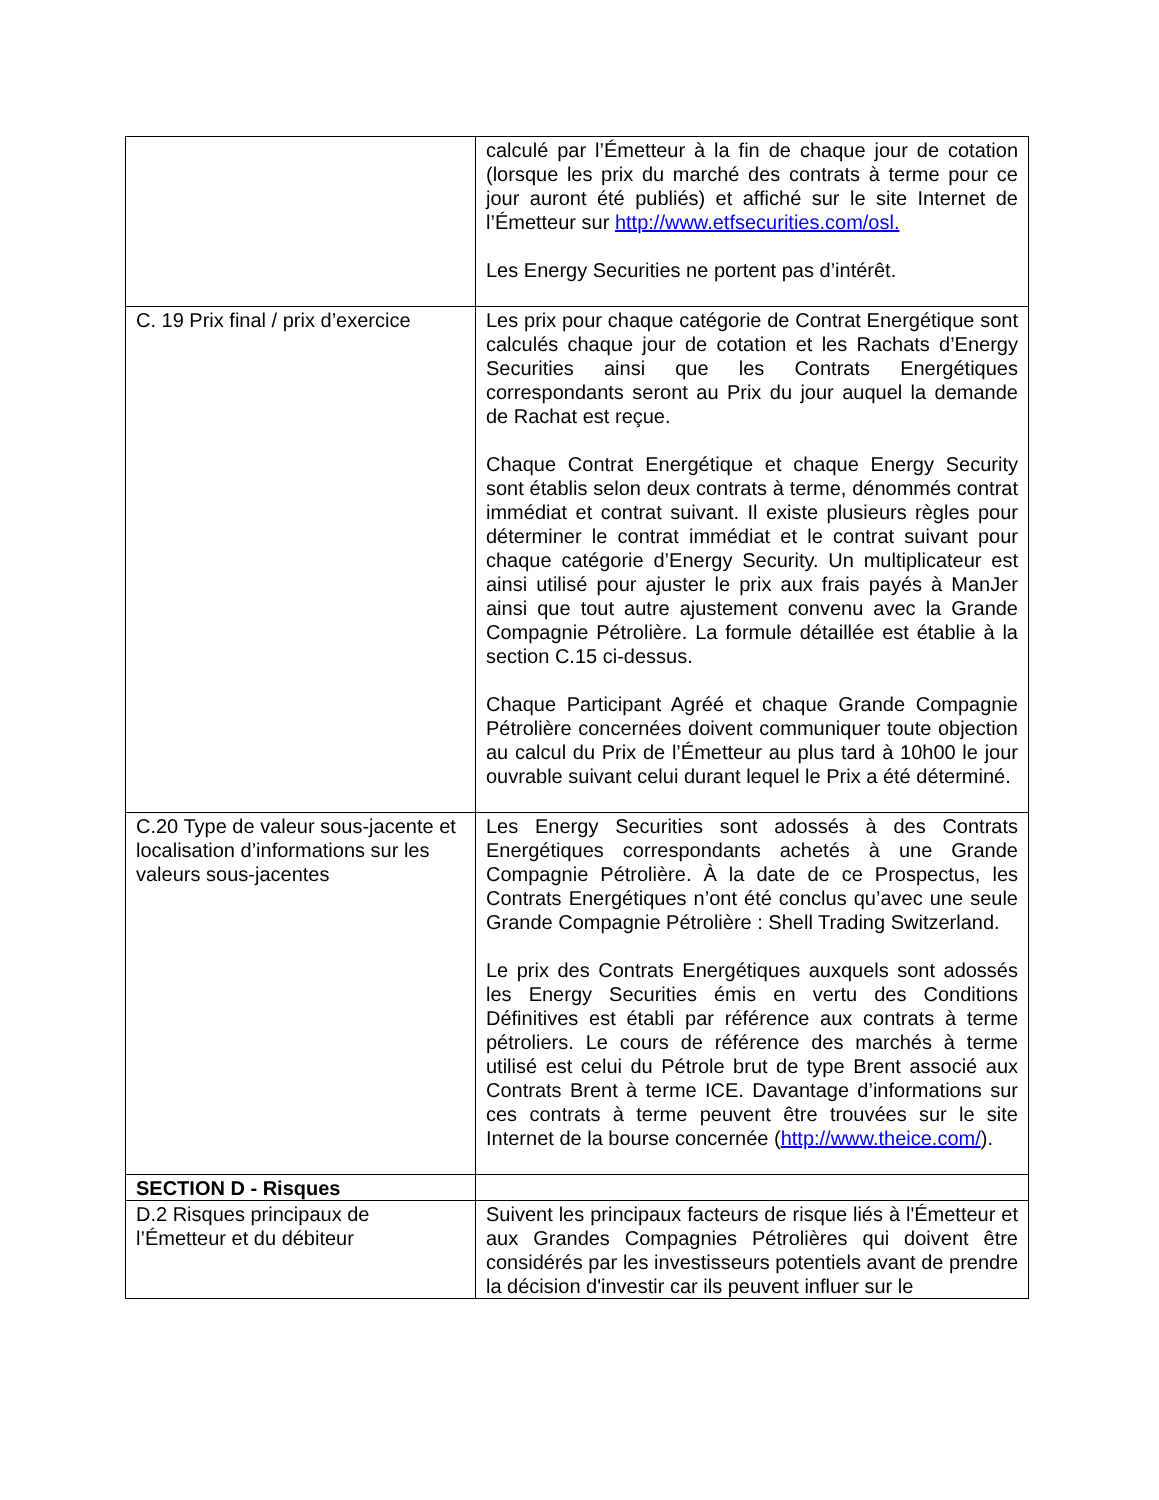| | calculé par l’Émetteur à la fin de chaque jour de cotation (lorsque les prix du marché des contrats à terme pour ce jour auront été publiés) et affiché sur le site Internet de l’Émetteur sur http://www.etfsecurities.com/osl. Les Energy Securities ne portent pas d’intérêt. |
| C. 19 Prix final / prix d’exercice | Les prix pour chaque catégorie de Contrat Energétique sont calculés chaque jour de cotation et les Rachats d’Energy Securities ainsi que les Contrats Energétiques correspondants seront au Prix du jour auquel la demande de Rachat est reçue. Chaque Contrat Energétique et chaque Energy Security sont établis selon deux contrats à terme, dénommés contrat immédiat et contrat suivant. Il existe plusieurs règles pour déterminer le contrat immédiat et le contrat suivant pour chaque catégorie d’Energy Security. Un multiplicateur est ainsi utilisé pour ajuster le prix aux frais payés à ManJer ainsi que tout autre ajustement convenu avec la Grande Compagnie Pétrolière. La formule détaillée est établie à la section C.15 ci-dessus. Chaque Participant Agréé et chaque Grande Compagnie Pétrolière concernées doivent communiquer toute objection au calcul du Prix de l’Émetteur au plus tard à 10h00 le jour ouvrable suivant celui durant lequel le Prix a été déterminé. |
| C.20 Type de valeur sous-jacente et localisation d’informations sur les valeurs sous-jacentes | Les Energy Securities sont adossés à des Contrats Energétiques correspondants achetés à une Grande Compagnie Pétrolière. À la date de ce Prospectus, les Contrats Energétiques n’ont été conclus qu’avec une seule Grande Compagnie Pétrolière : Shell Trading Switzerland. Le prix des Contrats Energétiques auxquels sont adossés les Energy Securities émis en vertu des Conditions Définitives est établi par référence aux contrats à terme pétroliers. Le cours de référence des marchés à terme utilisé est celui du Pétrole brut de type Brent associé aux Contrats Brent à terme ICE. Davantage d’informations sur ces contrats à terme peuvent être trouvées sur le site Internet de la bourse concernée ( http://www.theice.com/ ). |
| SECTION D - Risques | |
| D.2 Risques principaux de l’Émetteur et du débiteur | Suivent les principaux facteurs de risque liés à l'Émetteur et aux Grandes Compagnies Pétrolières qui doivent être considérés par les investisseurs potentiels avant de prendre la décision d'investir car ils peuvent influer sur le |